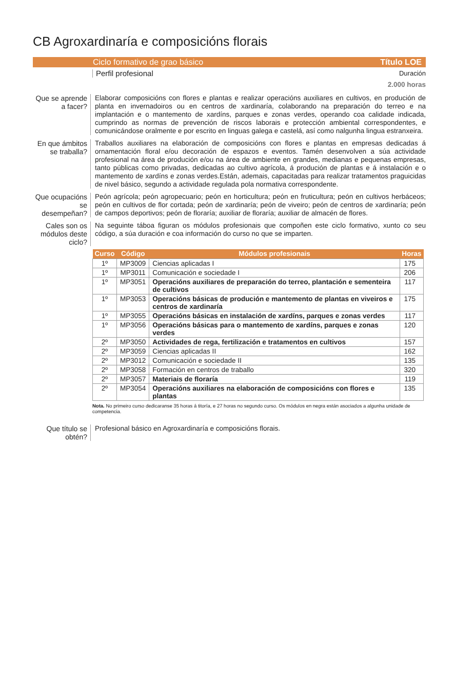CB Agroxardinaría e composicións florais
Ciclo formativo de grao básico Título LOE
Perfil profesional Duración
2.000 horas
Que se aprende a facer?
Elaborar composicións con flores e plantas e realizar operacións auxiliares en cultivos, en produción de planta en invernadoiros ou en centros de xardinaría, colaborando na preparación do terreo e na implantación e o mantemento de xardíns, parques e zonas verdes, operando coa calidade indicada, cumprindo as normas de prevención de riscos laborais e protección ambiental correspondentes, e comunicándose oralmente e por escrito en linguas galega e castelá, así como nalgunha lingua estranxeira.
En que ámbitos se traballa?
Traballos auxiliares na elaboración de composicións con flores e plantas en empresas dedicadas á ornamentación floral e/ou decoración de espazos e eventos. Tamén desenvolven a súa actividade profesional na área de produción e/ou na área de ambiente en grandes, medianas e pequenas empresas, tanto públicas como privadas, dedicadas ao cultivo agrícola, á produción de plantas e á instalación e o mantemento de xardíns e zonas verdes.Están, ademais, capacitadas para realizar tratamentos praguicidas de nivel básico, segundo a actividade regulada pola normativa correspondente.
Que ocupacións se desempeñan?
Peón agrícola; peón agropecuario; peón en horticultura; peón en fruticultura; peón en cultivos herbáceos; peón en cultivos de flor cortada; peón de xardinaría; peón de viveiro; peón de centros de xardinaría; peón de campos deportivos; peón de floraría; auxiliar de floraría; auxiliar de almacén de flores.
Cales son os módulos deste ciclo?
Na seguinte táboa figuran os módulos profesionais que compoñen este ciclo formativo, xunto co seu código, a súa duración e coa información do curso no que se imparten.
| Curso | Código | Módulos profesionais | Horas |
| --- | --- | --- | --- |
| 1º | MP3009 | Ciencias aplicadas I | 175 |
| 1º | MP3011 | Comunicación e sociedade I | 206 |
| 1º | MP3051 | Operacións auxiliares de preparación do terreo, plantación e sementeira de cultivos | 117 |
| 1º | MP3053 | Operacións básicas de produción e mantemento de plantas en viveiros e centros de xardinaría | 175 |
| 1º | MP3055 | Operacións básicas en instalación de xardíns, parques e zonas verdes | 117 |
| 1º | MP3056 | Operacións básicas para o mantemento de xardíns, parques e zonas verdes | 120 |
| 2º | MP3050 | Actividades de rega, fertilización e tratamentos en cultivos | 157 |
| 2º | MP3059 | Ciencias aplicadas II | 162 |
| 2º | MP3012 | Comunicación e sociedade II | 135 |
| 2º | MP3058 | Formación en centros de traballo | 320 |
| 2º | MP3057 | Materiais de floraría | 119 |
| 2º | MP3054 | Operacións auxiliares na elaboración de composicións con flores e plantas | 135 |
Nota. No primeiro curso dedicaranse 35 horas á titoría, e 27 horas no segundo curso. Os módulos en negra están asociados a algunha unidade de competencia.
Que título se obtén?
Profesional básico en Agroxardinaría e composicións florais.